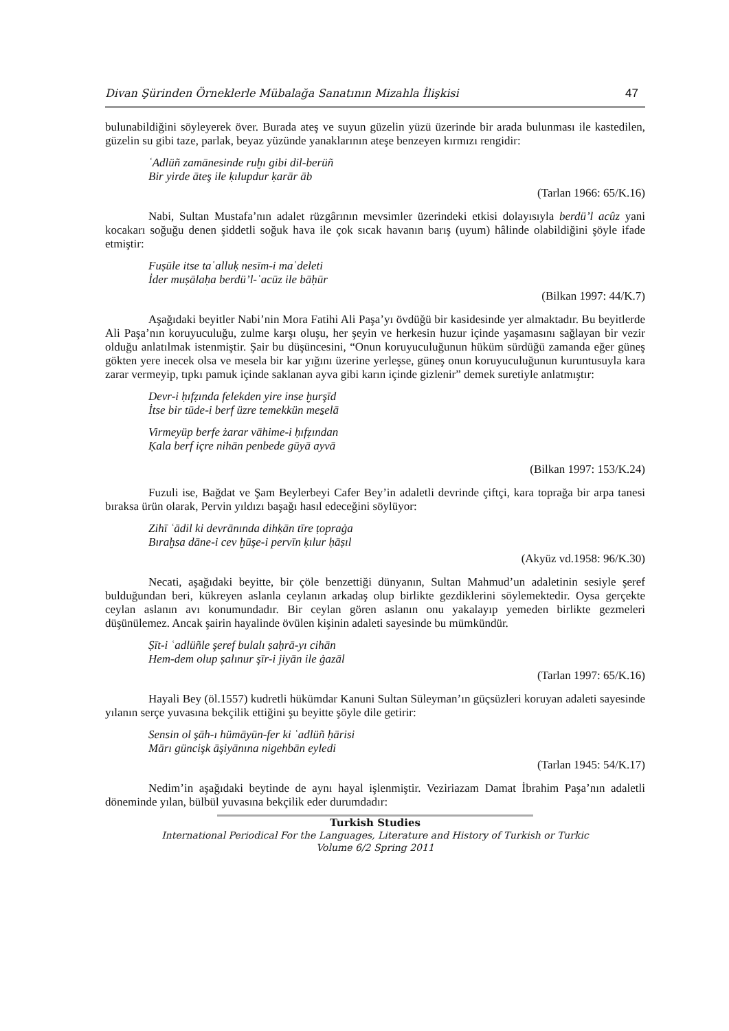Divan Şürinden Örneklerle Mübalağa Sanatının Mizahla İlişkisi 47
bulunabildiğini söyleyerek över. Burada ateş ve suyun güzelin yüzü üzerinde bir arada bulunması ile kastedilen, güzelin su gibi taze, parlak, beyaz yüzünde yanaklarının ateşe benzeyen kırmızı rengidir:
ʿAdlüñ zamānesinde ruḫı gibi dil-berüñ
Bir yirde āteş ile ḳılupdur ḳarār āb
(Tarlan 1966: 65/K.16)
Nabi, Sultan Mustafa’nın adalet rüzgârının mevsimler üzerindeki etkisi dolayısıyla berdü’l acûz yani kocakarı soğuğu denen şiddetli soğuk hava ile çok sıcak havanın barış (uyum) hâlinde olabildiğini şöyle ifade etmiştir:
Fuṣūle itse taʿalluḳ nesīm-i maʿdeleti
İder muṣālaḥa berdü’l-ʿacūz ile bāḥūr
(Bilkan 1997: 44/K.7)
Aşağıdaki beyitler Nabi’nin Mora Fatihi Ali Paşa’yı övdüğü bir kasidesinde yer almaktadır. Bu beyitlerde Ali Paşa’nın koruyuculuğu, zulme karşı oluşu, her şeyin ve herkesin huzur içinde yaşamasını sağlayan bir vezir olduğu anlatılmak istenmiştir. Şair bu düşüncesini, “Onun koruyuculuğunun hüküm sürdüğü zamanda eğer güneş gökten yere inecek olsa ve mesela bir kar yığını üzerine yerleşse, güneş onun koruyuculuğunun kuruntusuyla kara zarar vermeyip, tıpkı pamuk içinde saklanan ayva gibi karın içinde gizlenir” demek suretiyle anlatmıştır:
Devr-i ḥıfẓında felekden yire inse ḫurşīd
İtse bir tūde-i berf üzre temekkün mes̱elā
Virmeyüp berfe żarar vāhime-i ḥıfẓından
Ḳala berf içre nihān penbede gūyā ayvā
(Bilkan 1997: 153/K.24)
Fuzuli ise, Bağdat ve Şam Beylerbeyi Cafer Bey’in adaletli devrinde çiftçi, kara toprağa bir arpa tanesi bıraksa ürün olarak, Pervin yıldızı başağı hasıl edeceğini söylüyor:
Zihī ʿādil ki devrānında dihḳān tīre ṭopraġa
Bıraḫsa dāne-i cev ḫūşe-i pervīn ḳılur ḥāṣıl
(Akyüz vd.1958: 96/K.30)
Necati, aşağıdaki beyitte, bir çöle benzettiği dünyanın, Sultan Mahmud’un adaletinin sesiyle şeref bulduğundan beri, kükreyen aslanla ceylanın arkadaş olup birlikte gezdiklerini söylemektedir. Oysa gerçekte ceylan aslanın avı konumundadır. Bir ceylan gören aslanın onu yakalayıp yemeden birlikte gezmeleri düşünülemez. Ancak şairin hayalinde övülen kişinin adaleti sayesinde bu mümkündür.
Ṣīt-i ʿadlüñle şeref bulalı ṣaḥrā-yı cihān
Hem-dem olup ṣalınur şīr-i jiyān ile ġazāl
(Tarlan 1997: 65/K.16)
Hayali Bey (öl.1557) kudretli hükümdar Kanuni Sultan Süleyman’ın güçsüzleri koruyan adaleti sayesinde yılanın serçe yuvasına bekçilik ettiğini şu beyitte şöyle dile getirir:
Sensin ol şāh-ı hümāyūn-fer ki ʿadlüñ ḥārisi
Mārı güncişk āşiyānına nigehbān eyledi
(Tarlan 1945: 54/K.17)
Nedim’in aşağıdaki beytinde de aynı hayal işlenmiştir. Veziriazam Damat İbrahim Paşa’nın adaletli döneminde yılan, bülbül yuvasına bekçilik eder durumdadır:
Turkish Studies
International Periodical For the Languages, Literature and History of Turkish or Turkic
Volume 6/2 Spring 2011